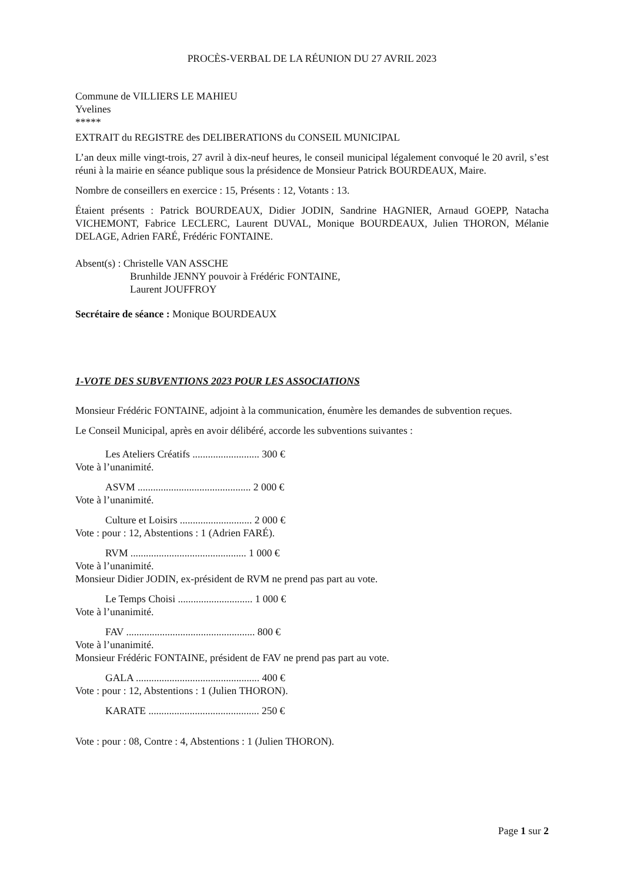PROCÈS-VERBAL DE LA RÉUNION DU 27 AVRIL 2023
Commune de VILLIERS LE MAHIEU
Yvelines
*****
EXTRAIT du REGISTRE des DELIBERATIONS du CONSEIL MUNICIPAL
L’an deux mille vingt-trois, 27 avril à dix-neuf heures, le conseil municipal légalement convoqué le 20 avril, s’est réuni à la mairie en séance publique sous la présidence de Monsieur Patrick BOURDEAUX, Maire.
Nombre de conseillers en exercice : 15, Présents : 12, Votants : 13.
Étaient présents : Patrick BOURDEAUX, Didier JODIN, Sandrine HAGNIER, Arnaud GOEPP, Natacha VICHEMONT, Fabrice LECLERC, Laurent DUVAL, Monique BOURDEAUX, Julien THORON, Mélanie DELAGE, Adrien FARÉ, Frédéric FONTAINE.
Absent(s) : Christelle VAN ASSCHE
Brunhilde JENNY pouvoir à Frédéric FONTAINE,
Laurent JOUFFROY
Secrétaire de séance : Monique BOURDEAUX
1-VOTE DES SUBVENTIONS 2023 POUR LES ASSOCIATIONS
Monsieur Frédéric FONTAINE, adjoint à la communication, énumère les demandes de subvention reçues.
Le Conseil Municipal, après en avoir délibéré, accorde les subventions suivantes :
Les Ateliers Créatifs .......................... 300 €
Vote à l’unanimité.
ASVM ............................................ 2 000 €
Vote à l’unanimité.
Culture et Loisirs ............................ 2 000 €
Vote : pour : 12, Abstentions : 1 (Adrien FARÉ).
RVM ............................................. 1 000 €
Vote à l’unanimité.
Monsieur Didier JODIN, ex-président de RVM ne prend pas part au vote.
Le Temps Choisi ............................. 1 000 €
Vote à l’unanimité.
FAV .................................................. 800 €
Vote à l’unanimité.
Monsieur Frédéric FONTAINE, président de FAV ne prend pas part au vote.
GALA ................................................ 400 €
Vote : pour : 12, Abstentions : 1 (Julien THORON).
KARATE ........................................... 250 €
Vote : pour : 08, Contre : 4, Abstentions : 1 (Julien THORON).
Page 1 sur 2